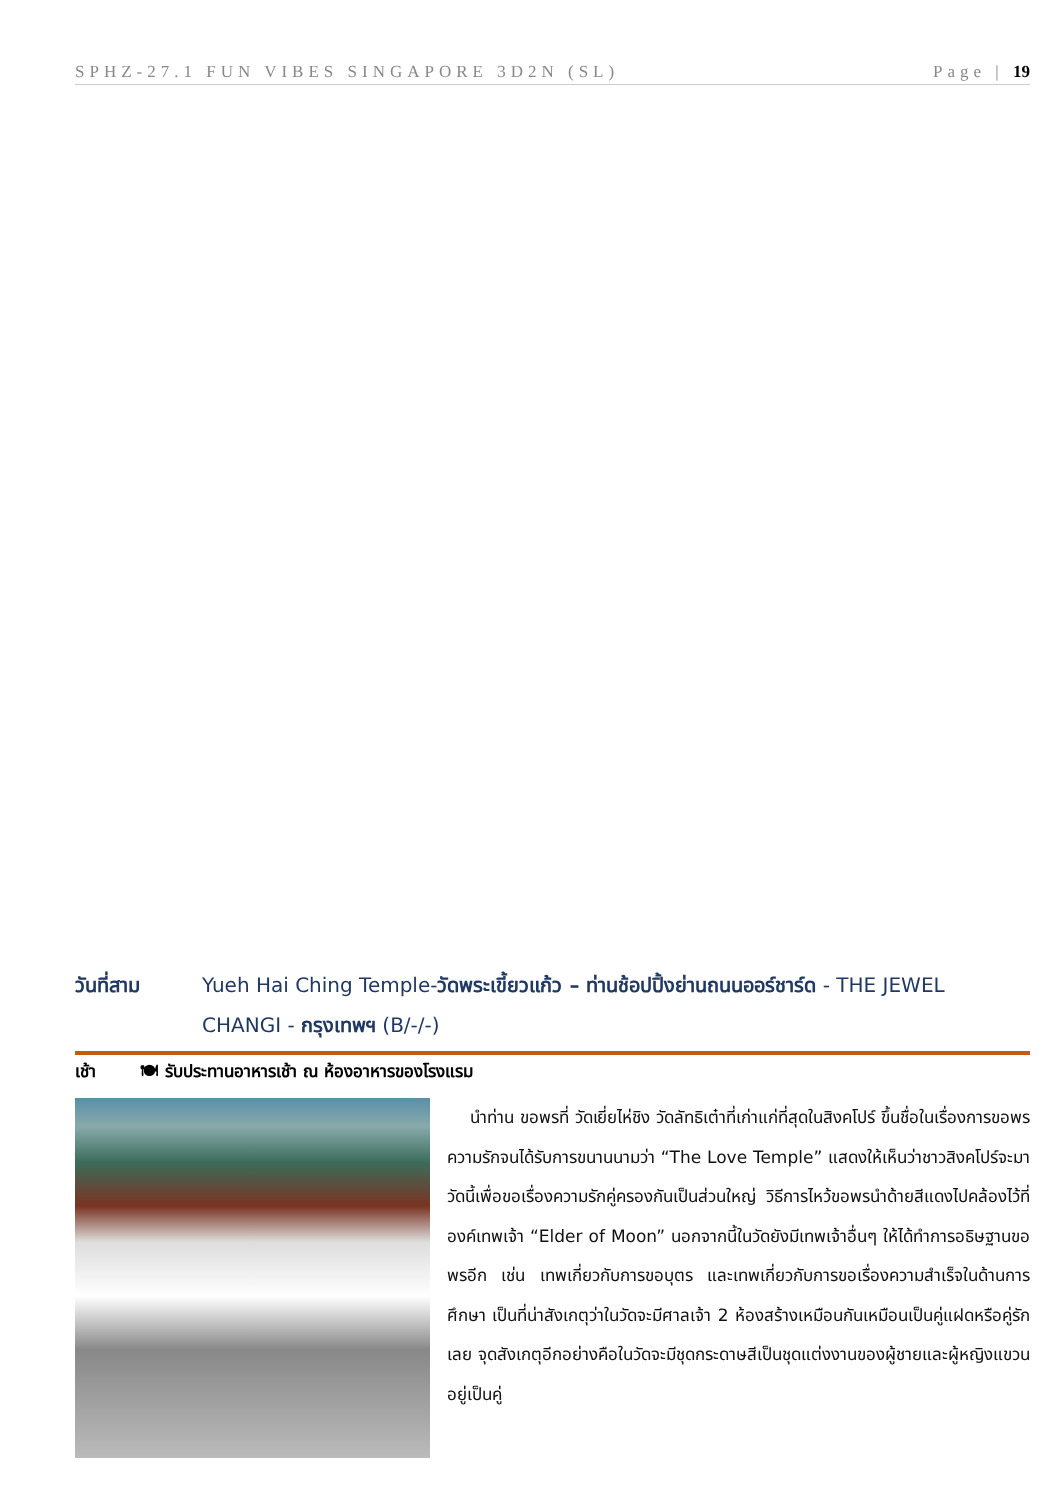SPHZ-27.1 FUN VIBES SINGAPORE 3D2N (SL) Page | 19
วันที่สาม Yueh Hai Ching Temple-วัดพระเขี้ยวแก้ว – ท่านช้อปปิ้งย่านถนนออร์ชาร์ด - THE JEWEL CHANGI - กรุงเทพฯ (B/-/-)
เช้า 🍽 รับประทานอาหารเช้า ณ ห้องอาหารของโรงแรม
นำท่าน ขอพรที่ วัดเยี่ยไห่ชิง วัดลัทธิเต๋าที่เก่าแก่ที่สุดในสิงคโปร์ ขึ้นชื่อในเรื่องการขอพรความรักจนได้รับการขนานนามว่า “The Love Temple” แสดงให้เห็นว่าชาวสิงคโปร์จะมาวัดนี้เพื่อขอเรื่องความรักคู่ครองกันเป็นส่วนใหญ่ วิธีการไหว้ขอพรนำด้ายสีแดงไปคล้องไว้ที่องค์เทพเจ้า “Elder of Moon” นอกจากนี้ในวัดยังมีเทพเจ้าอื่นๆ ให้ได้ทำการอธิษฐานขอพรอีก เช่น เทพเกี่ยวกับการขอบุตร และเทพเกี่ยวกับการขอเรื่องความสำเร็จในด้านการศึกษา เป็นที่น่าสังเกตุว่าในวัดจะมีศาลเจ้า 2 ห้องสร้างเหมือนกันเหมือนเป็นคู่แฝดหรือคู่รักเลย จุดสังเกตุอีกอย่างคือในวัดจะมีชุดกระดาษสีเป็นชุดแต่งงานของผู้ชายและผู้หญิงแขวนอยู่เป็นคู่